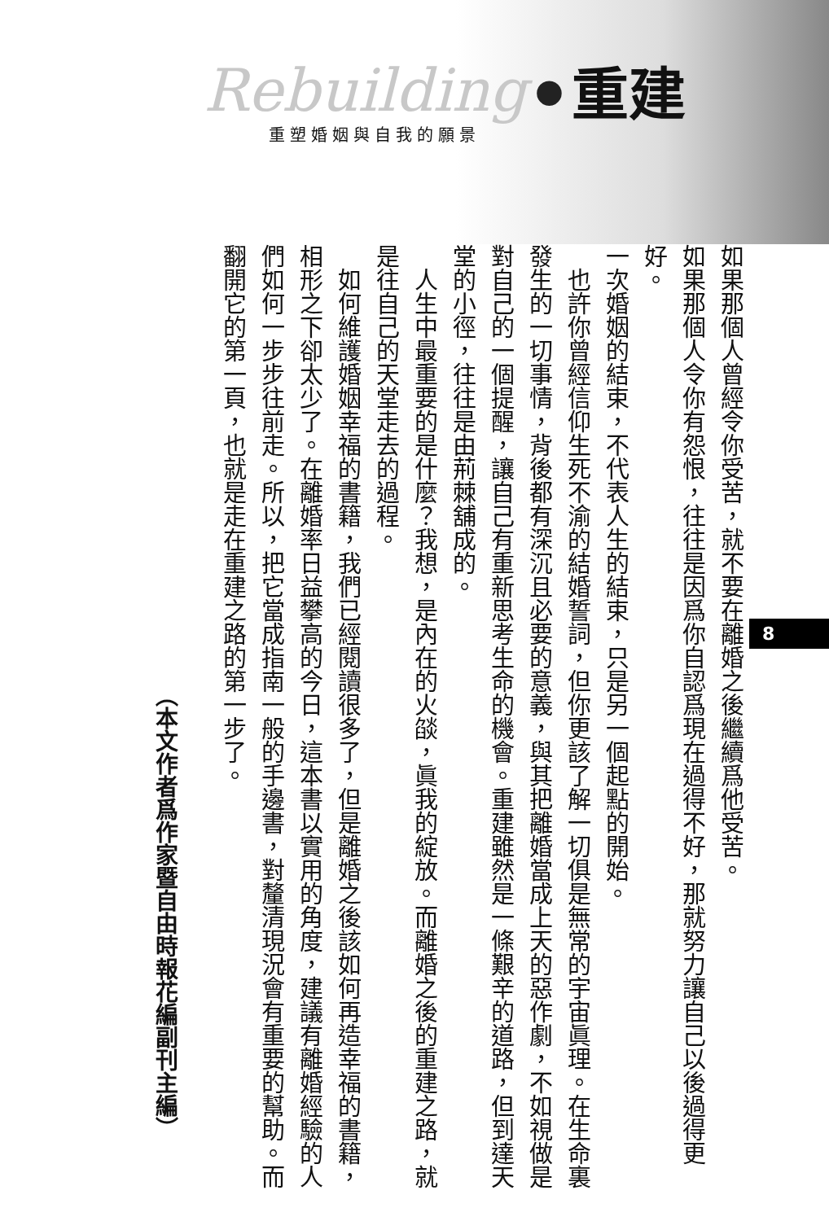Rebuilding ● 重建
重塑婚姻與自我的願景
（本文作者爲作家暨自由時報花編副刊主編）
如果那個人曾經令你受苦，就不要在離婚之後繼續爲他受苦。
如果那個人令你有怨恨，往往是因爲你自認爲現在過得不好，那就努力讓自己以後過得更好。
一次婚姻的結束，不代表人生的結束，只是另一個起點的開始。
也許你曾經信仰生死不渝的結婚誓詞，但你更該了解一切俱是無常的宇宙眞理。在生命裏發生的一切事情，背後都有深沉且必要的意義，與其把離婚當成上天的惡作劇，不如視做是對自己的一個提醒，讓自己有重新思考生命的機會。重建雖然是一條艱辛的道路，但到達天堂的小徑，往往是由荊棘舖成的。
人生中最重要的是什麼？我想，是內在的火燄，眞我的綻放。而離婚之後的重建之路，就是往自己的天堂走去的過程。
如何維護婚姻幸福的書籍，我們已經閱讀很多了，但是離婚之後該如何再造幸福的書籍，相形之下卻太少了。在離婚率日益攀高的今日，這本書以實用的角度，建議有離婚經驗的人們如何一步步往前走。所以，把它當成指南一般的手邊書，對釐清現況會有重要的幫助。而翻開它的第一頁，也就是走在重建之路的第一步了。
8